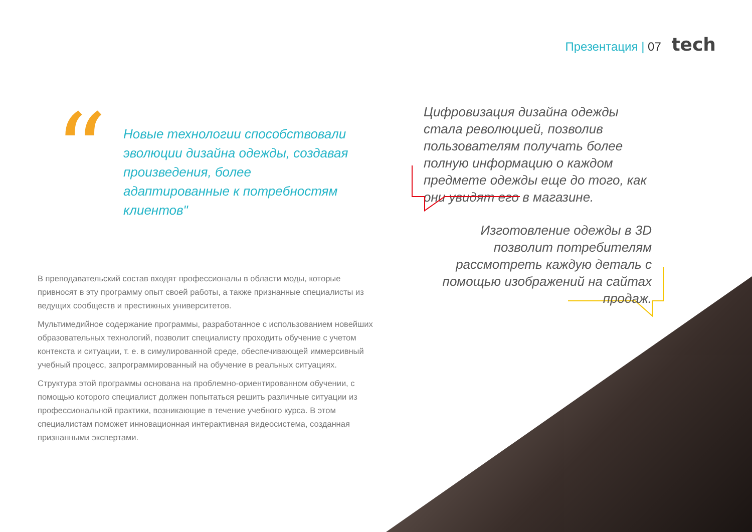Презентация | 07 tech
“
Новые технологии способствовали эволюции дизайна одежды, создавая произведения, более адаптированные к потребностям клиентов"
Цифровизация дизайна одежды стала революцией, позволив пользователям получать более полную информацию о каждом предмете одежды еще до того, как они увидят его в магазине.
Изготовление одежды в 3D позволит потребителям рассмотреть каждую деталь с помощью изображений на сайтах продаж.
В преподавательский состав входят профессионалы в области моды, которые привносят в эту программу опыт своей работы, а также признанные специалисты из ведущих сообществ и престижных университетов.
Мультимедийное содержание программы, разработанное с использованием новейших образовательных технологий, позволит специалисту проходить обучение с учетом контекста и ситуации, т. е. в симулированной среде, обеспечивающей иммерсивный учебный процесс, запрограммированный на обучение в реальных ситуациях.
Структура этой программы основана на проблемно-ориентированном обучении, с помощью которого специалист должен попытаться решить различные ситуации из профессиональной практики, возникающие в течение учебного курса. В этом специалистам поможет инновационная интерактивная видеосистема, созданная признанными экспертами.